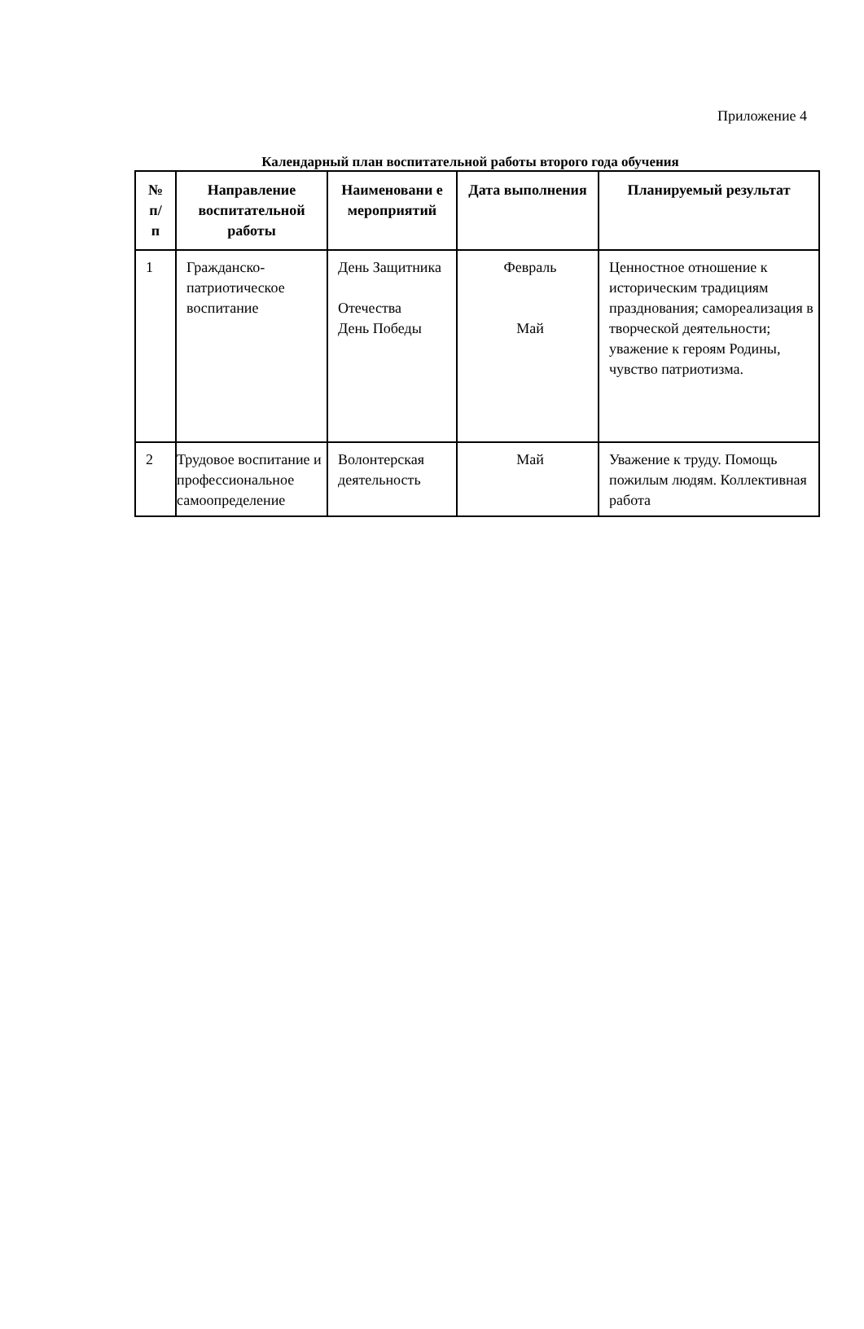Приложение 4
Календарный план воспитательной работы второго года обучения
| № п/ п | Направление воспитательной работы | Наименовани е мероприятий | Дата выполнения | Планируемый результат |
| --- | --- | --- | --- | --- |
| 1 | Гражданско-патриотическое воспитание | День Защитника Отечества День Победы | Февраль Май | Ценностное отношение к историческим традициям празднования; самореализация в творческой деятельности; уважение к героям Родины, чувство патриотизма. |
| 2 | Трудовое воспитание и профессиональное самоопределение | Волонтерская деятельность | Май | Уважение к труду. Помощь пожилым людям. Коллективная работа |